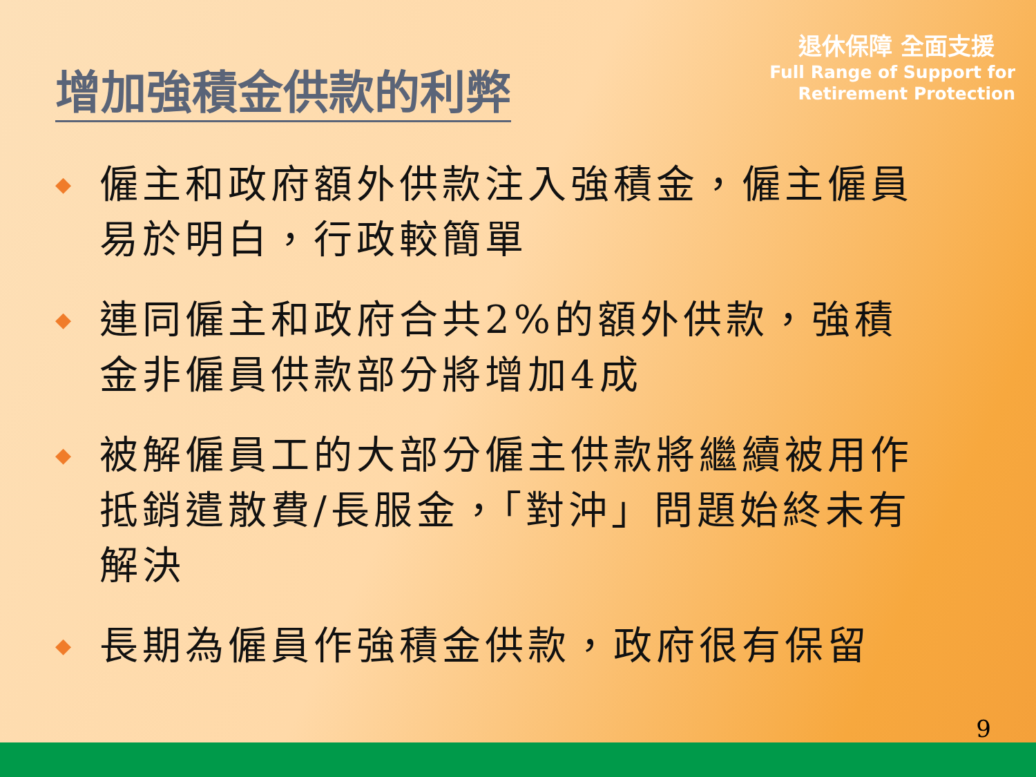增加強積金供款的利弊
退休保障 全面支援
Full Range of Support for
Retirement Protection
◆ 僱主和政府額外供款注入強積金，僱主僱員易於明白，行政較簡單
◆ 連同僱主和政府合共2%的額外供款，強積金非僱員供款部分將增加4成
◆ 被解僱員工的大部分僱主供款將繼續被用作抵銷遣散費/長服金，「對沖」問題始終未有解決
◆ 長期為僱員作強積金供款，政府很有保留
9